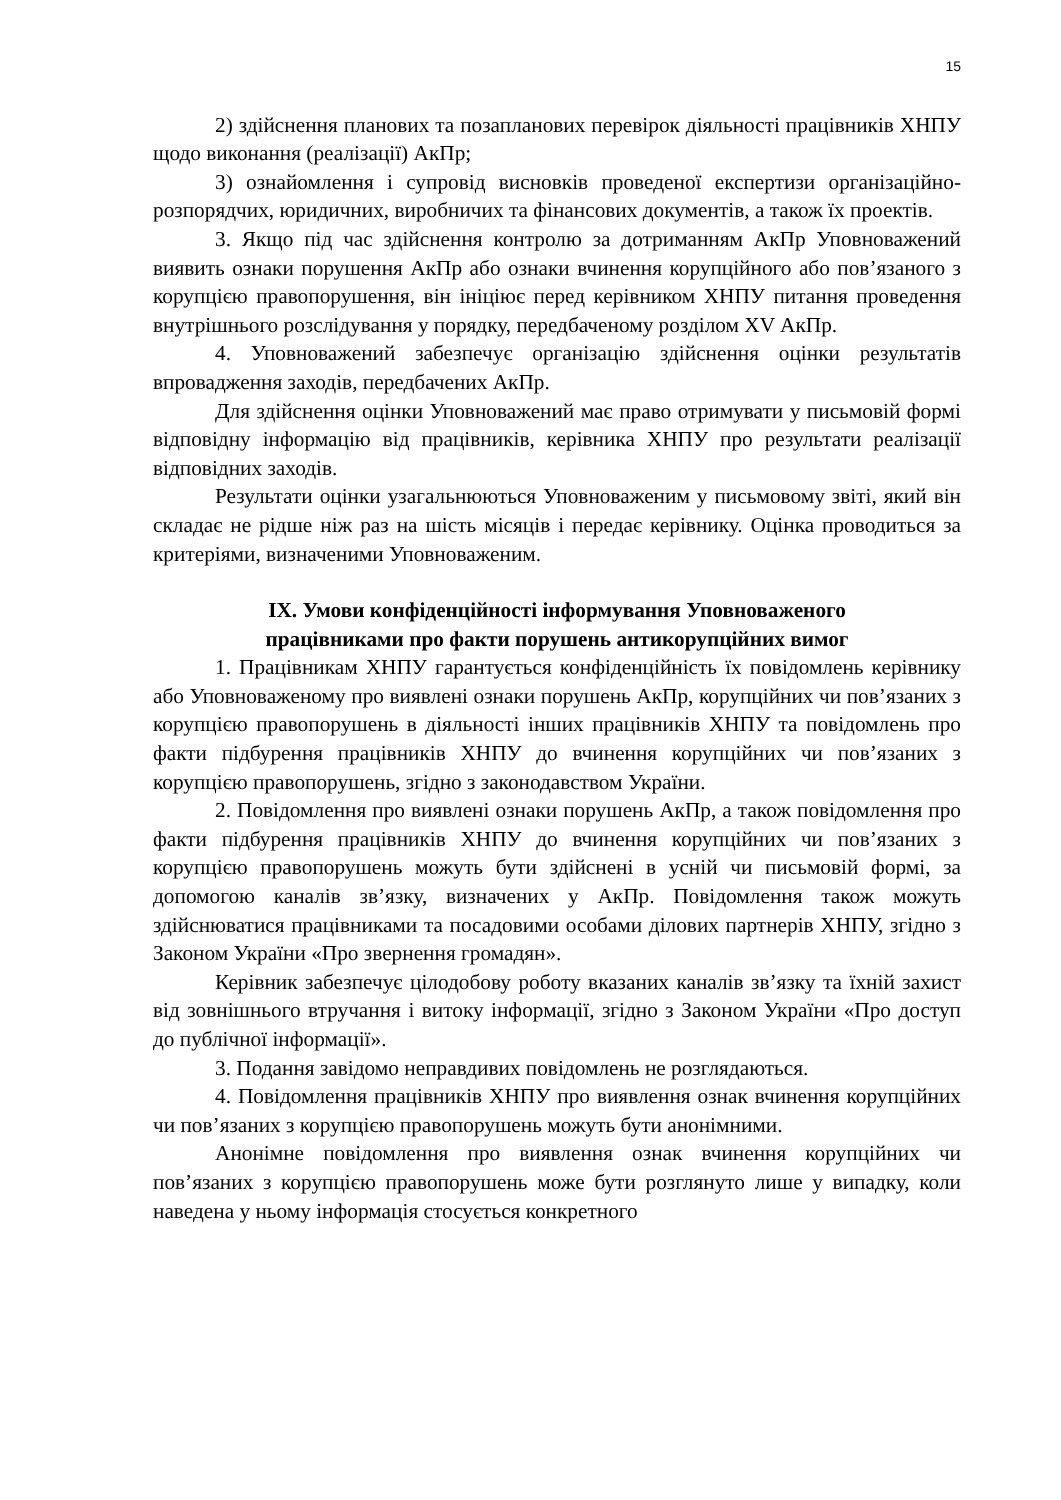15
2) здійснення планових та позапланових перевірок діяльності працівників ХНПУ щодо виконання (реалізації) АкПр;
3) ознайомлення і супровід висновків проведеної експертизи організаційно-розпорядчих, юридичних, виробничих та фінансових документів, а також їх проектів.
3. Якщо під час здійснення контролю за дотриманням АкПр Уповноважений виявить ознаки порушення АкПр або ознаки вчинення корупційного або пов’язаного з корупцією правопорушення, він ініціює перед керівником ХНПУ питання проведення внутрішнього розслідування у порядку, передбаченому розділом XV АкПр.
4. Уповноважений забезпечує організацію здійснення оцінки результатів впровадження заходів, передбачених АкПр.
Для здійснення оцінки Уповноважений має право отримувати у письмовій формі відповідну інформацію від працівників, керівника ХНПУ про результати реалізації відповідних заходів.
Результати оцінки узагальнюються Уповноваженим у письмовому звіті, який він складає не рідше ніж раз на шість місяців і передає керівнику. Оцінка проводиться за критеріями, визначеними Уповноваженим.
IX. Умови конфіденційності інформування Уповноваженого
працівниками про факти порушень антикорупційних вимог
1. Працівникам ХНПУ гарантується конфіденційність їх повідомлень керівнику або Уповноваженому про виявлені ознаки порушень АкПр, корупційних чи пов’язаних з корупцією правопорушень в діяльності інших працівників ХНПУ та повідомлень про факти підбурення працівників ХНПУ до вчинення корупційних чи пов’язаних з корупцією правопорушень, згідно з законодавством України.
2. Повідомлення про виявлені ознаки порушень АкПр, а також повідомлення про факти підбурення працівників ХНПУ до вчинення корупційних чи пов’язаних з корупцією правопорушень можуть бути здійснені в усній чи письмовій формі, за допомогою каналів зв’язку, визначених у АкПр. Повідомлення також можуть здійснюватися працівниками та посадовими особами ділових партнерів ХНПУ, згідно з Законом України «Про звернення громадян».
Керівник забезпечує цілодобову роботу вказаних каналів зв’язку та їхній захист від зовнішнього втручання і витоку інформації, згідно з Законом України «Про доступ до публічної інформації».
3. Подання завідомо неправдивих повідомлень не розглядаються.
4. Повідомлення працівників ХНПУ про виявлення ознак вчинення корупційних чи пов’язаних з корупцією правопорушень можуть бути анонімними.
Анонімне повідомлення про виявлення ознак вчинення корупційних чи пов’язаних з корупцією правопорушень може бути розглянуто лише у випадку, коли наведена у ньому інформація стосується конкретного